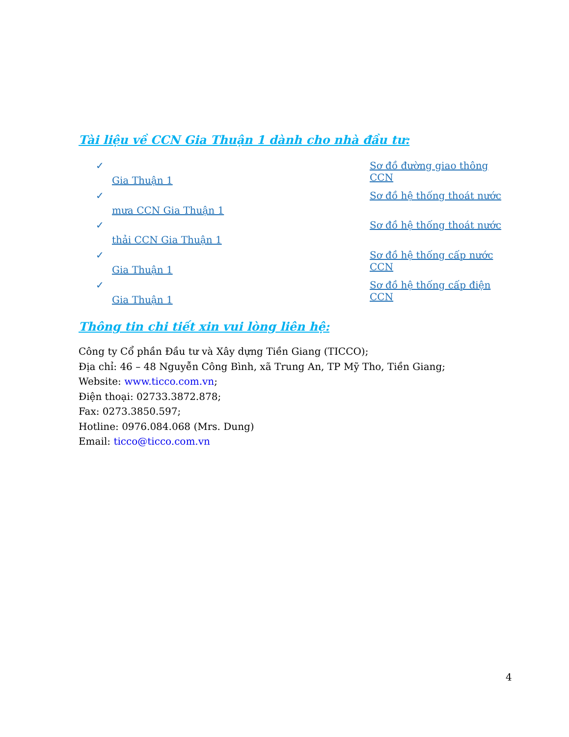Tài liệu về CCN Gia Thuận 1 dành cho nhà đầu tư:
✓ Sơ đồ đường giao thông CCN
Gia Thuận 1
✓ Sơ đồ hệ thống thoát nước
mưa CCN Gia Thuận 1
✓ Sơ đồ hệ thống thoát nước
thải CCN Gia Thuận 1
✓ Sơ đồ hệ thống cấp nước CCN
Gia Thuận 1
✓ Sơ đồ hệ thống cấp điện CCN
Gia Thuận 1
Thông tin chi tiết xin vui lòng liên hệ:
Công ty Cổ phần Đầu tư và Xây dựng Tiền Giang (TICCO);
Địa chỉ: 46 – 48 Nguyễn Công Bình, xã Trung An, TP Mỹ Tho, Tiền Giang;
Website: www.ticco.com.vn;
Điện thoại: 02733.3872.878;
Fax: 0273.3850.597;
Hotline: 0976.084.068 (Mrs. Dung)
Email: ticco@ticco.com.vn
4